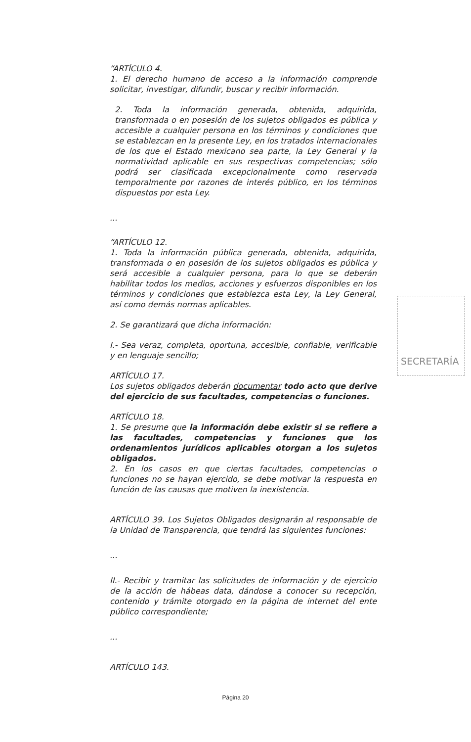“ARTÍCULO 4.
1. El derecho humano de acceso a la información comprende solicitar, investigar, difundir, buscar y recibir información.
2. Toda la información generada, obtenida, adquirida, transformada o en posesión de los sujetos obligados es pública y accesible a cualquier persona en los términos y condiciones que se establezcan en la presente Ley, en los tratados internacionales de los que el Estado mexicano sea parte, la Ley General y la normatividad aplicable en sus respectivas competencias; sólo podrá ser clasificada excepcionalmente como reservada temporalmente por razones de interés público, en los términos dispuestos por esta Ley.
...
“ARTÍCULO 12.
1. Toda la información pública generada, obtenida, adquirida, transformada o en posesión de los sujetos obligados es pública y será accesible a cualquier persona, para lo que se deberán habilitar todos los medios, acciones y esfuerzos disponibles en los términos y condiciones que establezca esta Ley, la Ley General, así como demás normas aplicables.
2. Se garantizará que dicha información:
I.- Sea veraz, completa, oportuna, accesible, confiable, verificable y en lenguaje sencillo;
ARTÍCULO 17.
Los sujetos obligados deberán documentar todo acto que derive del ejercicio de sus facultades, competencias o funciones.
ARTÍCULO 18.
1. Se presume que la información debe existir si se refiere a las facultades, competencias y funciones que los ordenamientos jurídicos aplicables otorgan a los sujetos obligados.
2. En los casos en que ciertas facultades, competencias o funciones no se hayan ejercido, se debe motivar la respuesta en función de las causas que motiven la inexistencia.
ARTÍCULO 39. Los Sujetos Obligados designarán al responsable de la Unidad de Transparencia, que tendrá las siguientes funciones:
...
II.- Recibir y tramitar las solicitudes de información y de ejercicio de la acción de hábeas data, dándose a conocer su recepción, contenido y trámite otorgado en la página de internet del ente público correspondiente;
...
ARTÍCULO 143.
SECRETARÍA
Página 20